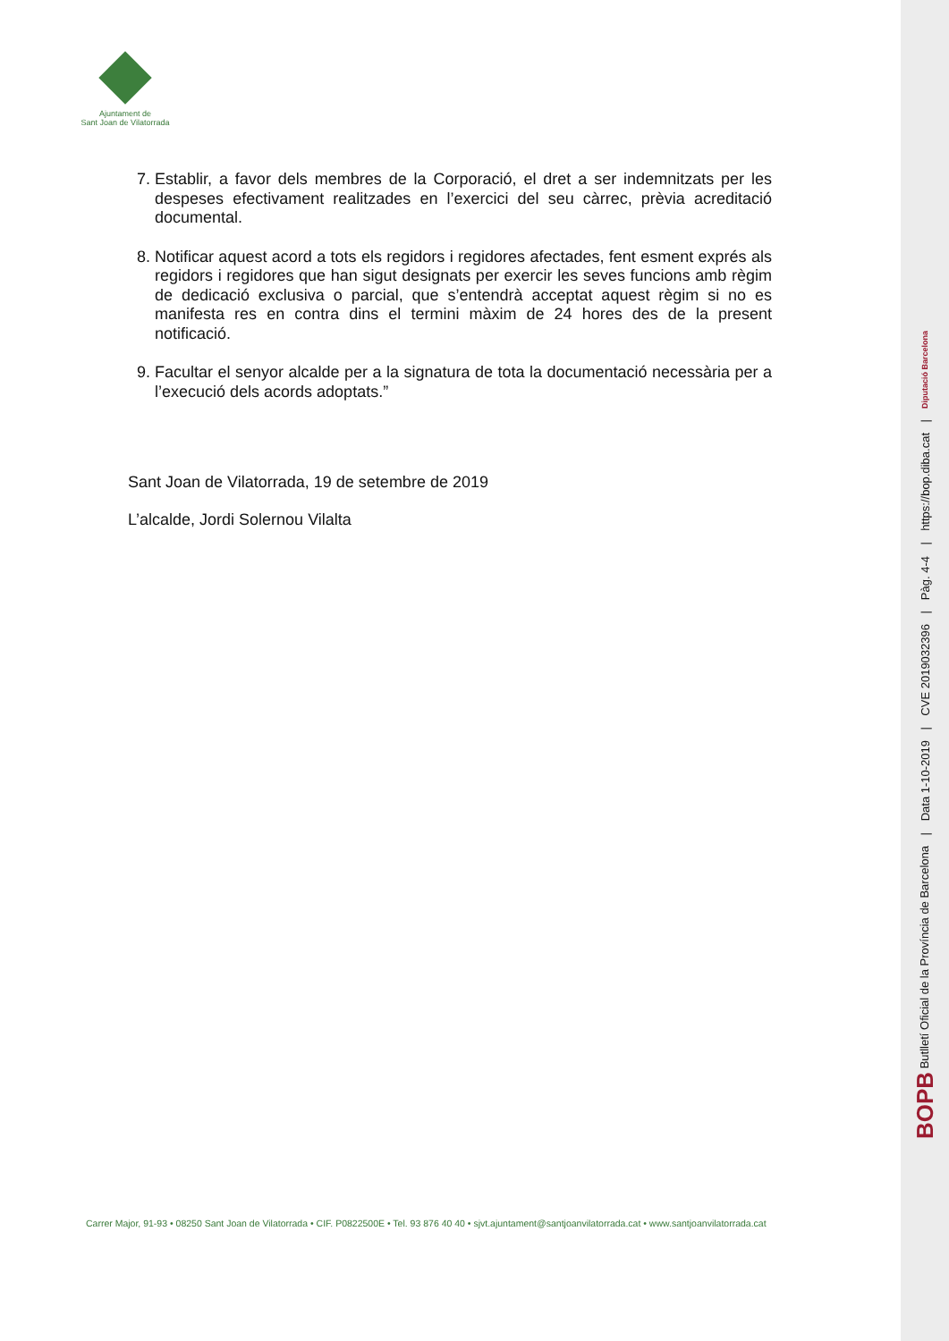Ajuntament de
Sant Joan de Vilatorrada
7. Establir, a favor dels membres de la Corporació, el dret a ser indemnitzats per les despeses efectivament realitzades en l’exercici del seu càrrec, prèvia acreditació documental.
8. Notificar aquest acord a tots els regidors i regidores afectades, fent esment exprés als regidors i regidores que han sigut designats per exercir les seves funcions amb règim de dedicació exclusiva o parcial, que s’entendrà acceptat aquest règim si no es manifesta res en contra dins el termini màxim de 24 hores des de la present notificació.
9. Facultar el senyor alcalde per a la signatura de tota la documentació necessària per a l’execució dels acords adoptats.”
Sant Joan de Vilatorrada, 19 de setembre de 2019
L’alcalde, Jordi Solernou Vilalta
Carrer Major, 91-93 • 08250 Sant Joan de Vilatorrada • CIF. P0822500E • Tel. 93 876 40 40 • sjvt.ajuntament@santjoanvilatorrada.cat • www.santjoanvilatorrada.cat
BOPB Butlletí Oficial de la Província de Barcelona
|
Data 1-10-2019
|
CVE 2019032396
|
Pàg. 4-4
|
https://bop.diba.cat
|
Diputació Barcelona